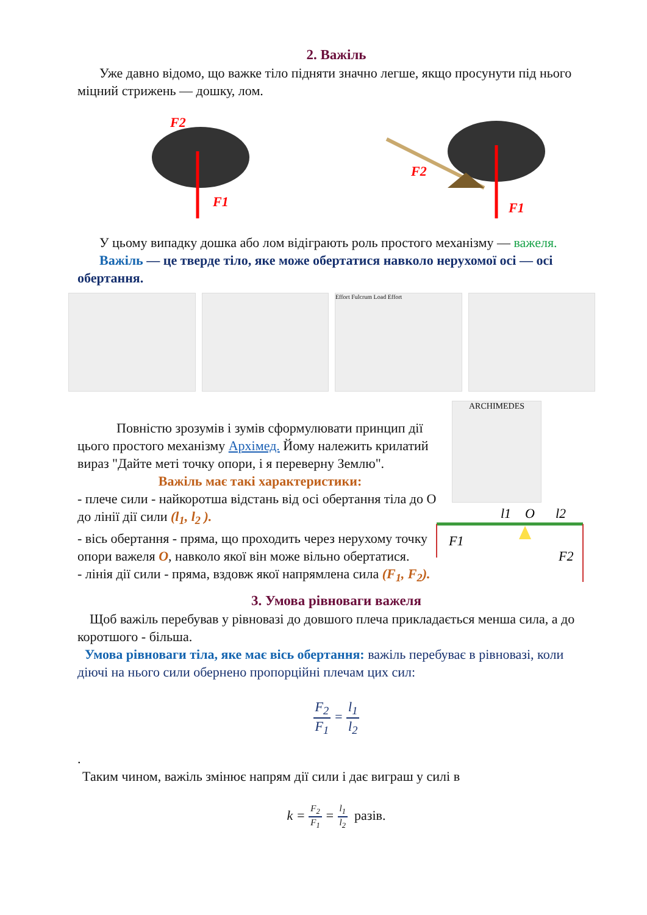2. Важіль
Уже давно відомо, що важке тіло підняти значно легше, якщо просунути під нього міцний стрижень — дошку, лом.
F1
F2
F1
F2
У цьому випадку дошка або лом відіграють роль простого механізму — важеля.
Важіль — це тверде тіло, яке може обертатися навколо нерухомої осі — осі обертання.
Effort Fulcrum Load Effort
Повністю зрозумів і зумів сформулювати принцип дії цього простого механізму Архімед. Йому належить крилатий вираз "Дайте меті точку опори, і я переверну Землю".
Важіль має такі характеристики:
- плече сили - найкоротша відстань від осі обертання тіла до О до лінії дії сили (l<sub>1</sub>, l<sub>2</sub> ).
- вісь обертання - пряма, що проходить через нерухому точку опори важеля O, навколо якої він може вільно обертатися.
- лінія дії сили - пряма, вздовж якої напрямлена сила (F<sub>1</sub>, F<sub>2</sub>).
ARCHIMEDES
l1
O
l2
F1
F2
3. Умова рівноваги важеля
Щоб важіль перебував у рівновазі до довшого плеча прикладається менша сила, а до коротшого - більша.
Умова рівноваги тіла, яке має вісь обертання: важіль перебуває в рівновазі, коли діючі на нього сили обернено пропорційні плечам цих сил:
F<sub>2</sub> F<sub>1</sub> = l<sub>1</sub> l<sub>2</sub>
.
Таким чином, важіль змінює напрям дії сили і дає виграш у силі в
k = F<sub>2</sub> F<sub>1</sub> = l<sub>1</sub> l<sub>2</sub> разів.